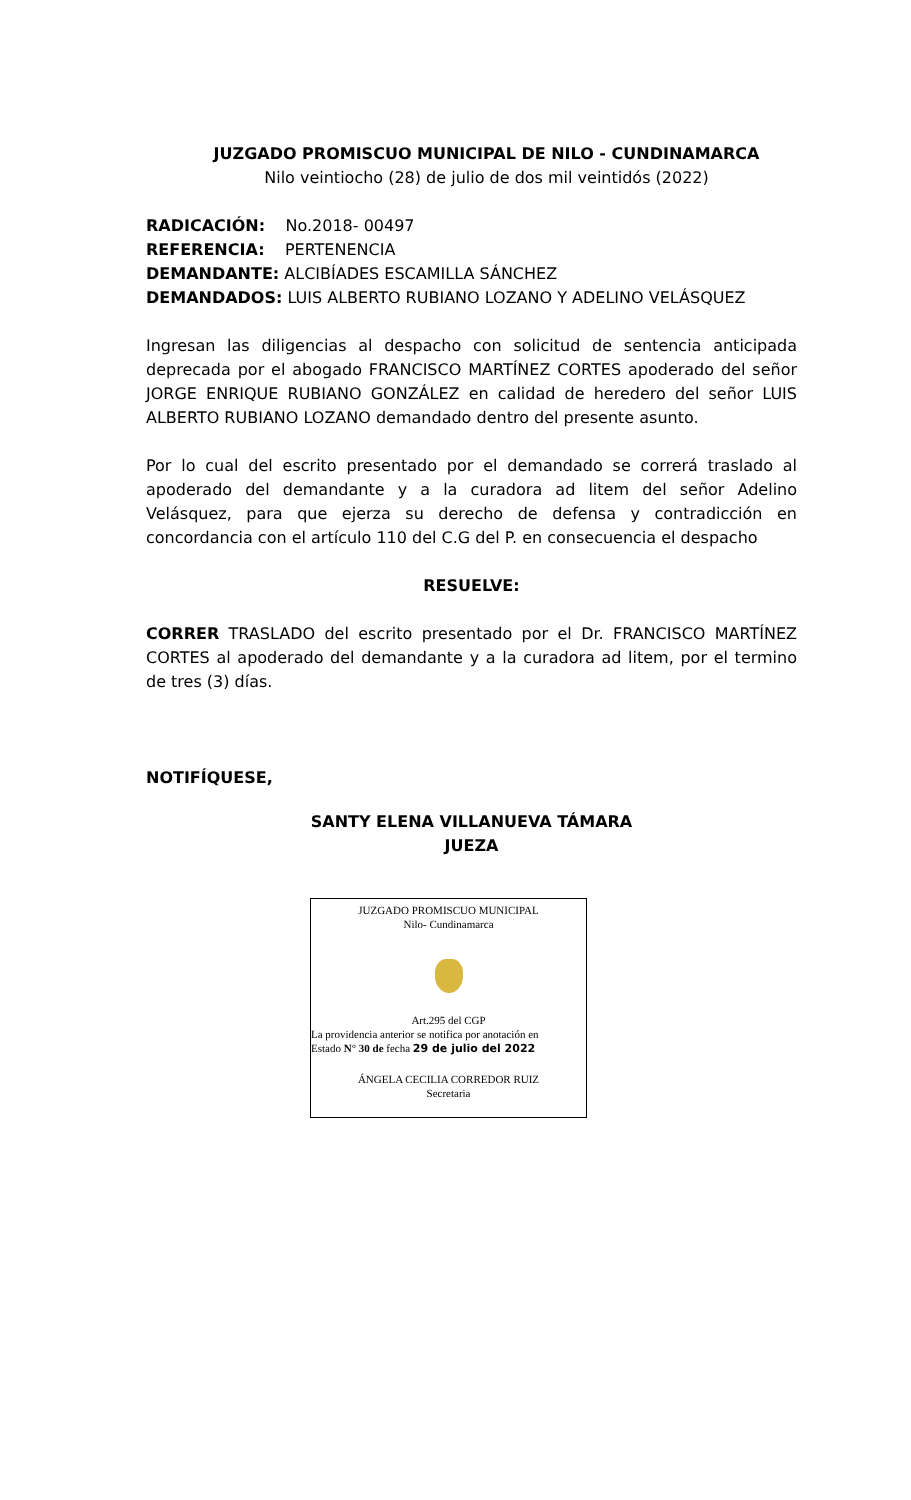JUZGADO PROMISCUO MUNICIPAL DE NILO - CUNDINAMARCA
Nilo veintiocho (28) de julio de dos mil veintidós (2022)
RADICACIÓN: No.2018- 00497
REFERENCIA: PERTENENCIA
DEMANDANTE: ALCIBÍADES ESCAMILLA SÁNCHEZ
DEMANDADOS: LUIS ALBERTO RUBIANO LOZANO Y ADELINO VELÁSQUEZ
Ingresan las diligencias al despacho con solicitud de sentencia anticipada deprecada por el abogado FRANCISCO MARTÍNEZ CORTES apoderado del señor JORGE ENRIQUE RUBIANO GONZÁLEZ en calidad de heredero del señor LUIS ALBERTO RUBIANO LOZANO demandado dentro del presente asunto.
Por lo cual del escrito presentado por el demandado se correrá traslado al apoderado del demandante y a la curadora ad litem del señor Adelino Velásquez, para que ejerza su derecho de defensa y contradicción en concordancia con el artículo 110 del C.G del P. en consecuencia el despacho
RESUELVE:
CORRER TRASLADO del escrito presentado por el Dr. FRANCISCO MARTÍNEZ CORTES al apoderado del demandante y a la curadora ad litem, por el termino de tres (3) días.
NOTIFÍQUESE,
SANTY ELENA VILLANUEVA TÁMARA
JUEZA
JUZGADO PROMISCUO MUNICIPAL
Nilo- Cundinamarca
Art.295 del CGP
La providencia anterior se notifica por anotación en
Estado N° 30 de fecha 29 de julio del 2022
ÁNGELA CECILIA CORREDOR RUIZ
Secretaria